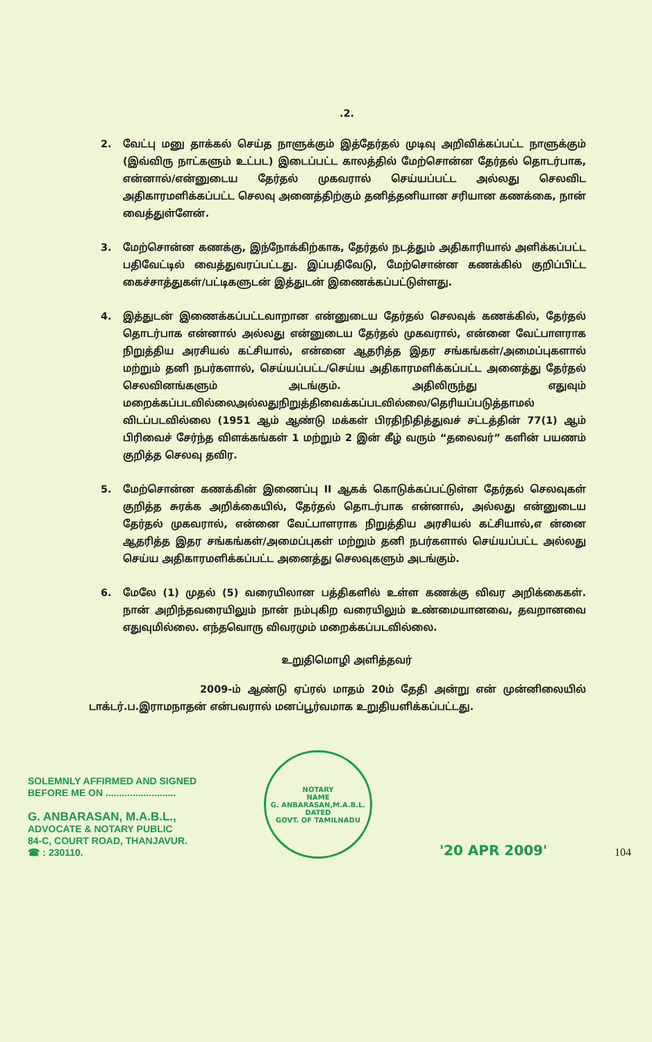.2.
2. வேட்பு மனு தாக்கல் செய்த நாளுக்கும் இத்தேர்தல் முடிவு அறிவிக்கப்பட்ட நாளுக்கும் (இவ்விரு நாட்களும் உட்பட) இடைப்பட்ட காலத்தில் மேற்சொன்ன தேர்தல் தொடர்பாக, என்னால்/என்னுடைய தேர்தல் முகவரால் செய்யப்பட்ட அல்லது செலவிட அதிகாரமளிக்கப்பட்ட செலவு அனைத்திற்கும் தனித்தனியான சரியான கணக்கை, நான் வைத்துள்ளேன்.
3. மேற்சொன்ன கணக்கு, இந்நோக்கிற்காக, தேர்தல் நடத்தும் அதிகாரியால் அளிக்கப்பட்ட பதிவேட்டில் வைத்துவரப்பட்டது. இப்பதிவேடு, மேற்சொன்ன கணக்கில் குறிப்பிட்ட கைச்சாத்துகள்/பட்டிகளுடன் இத்துடன் இணைக்கப்பட்டுள்ளது.
4. இத்துடன் இணைக்கப்பட்டவாறான என்னுடைய தேர்தல் செலவுக் கணக்கில், தேர்தல் தொடர்பாக என்னால் அல்லது என்னுடைய தேர்தல் முகவரால், என்னை வேட்பாளராக நிறுத்திய அரசியல் கட்சியால், என்னை ஆதரித்த இதர சங்கங்கள்/அமைப்புகளால் மற்றும் தனி நபர்களால், செய்யப்பட்ட/செய்ய அதிகாரமளிக்கப்பட்ட அனைத்து தேர்தல் செலவினங்களும் அடங்கும். அதிலிருந்து எதுவும் மறைக்கப்படவில்லைஅல்லதுநிறுத்திவைக்கப்படவில்லை/தெரியப்படுத்தாமல் விடப்படவில்லை (1951 ஆம் ஆண்டு மக்கள் பிரதிநிதித்துவச் சட்டத்தின் 77(1) ஆம் பிரிவைச் சேர்ந்த விளக்கங்கள் 1 மற்றும் 2 இன் கீழ் வரும் “தலைவர்” களின் பயணம் குறித்த செலவு தவிர.
5. மேற்சொன்ன கணக்கின் இணைப்பு II ஆகக் கொடுக்கப்பட்டுள்ள தேர்தல் செலவுகள் குறித்த சுரக்க அறிக்கையில், தேர்தல் தொடர்பாக என்னால், அல்லது என்னுடைய தேர்தல் முகவரால், என்னை வேட்பாளராக நிறுத்திய அரசியல் கட்சியால்,எ ன்னை ஆதரித்த இதர சங்கங்கள்/அமைப்புகள் மற்றும் தனி நபர்களால் செய்யப்பட்ட அல்லது செய்ய அதிகாரமளிக்கப்பட்ட அனைத்து செலவுகளும் அடங்கும்.
6. மேலே (1) முதல் (5) வரையிலான பத்திகளில் உள்ள கணக்கு விவர அறிக்கைகள். நான் அறிந்தவரையிலும் நான் நம்புகிற வரையிலும் உண்மையானவை, தவறானவை எதுவுமில்லை. எந்தவொரு விவரமும் மறைக்கப்படவில்லை.
உறுதிமொழி அளித்தவர்
2009-ம் ஆண்டு ஏப்ரல் மாதம் 20ம் தேதி அன்று என் முன்னிலையில் டாக்டர்.ப.இராமநாதன் என்பவரால் மனப்பூர்வமாக உறுதியளிக்கப்பட்டது.
SOLEMNLY AFFIRMED AND SIGNED
BEFORE ME ON ..........................
G. ANBARASAN, M.A.B.L.,
ADVOCATE & NOTARY PUBLIC
84-C, COURT ROAD, THANJAVUR.
☎ : 230110.
NOTARY
NAME
G. ANBARASAN,M.A.B.L.
DATED
GOVT. OF TAMILNADU
'20 APR 2009'
104